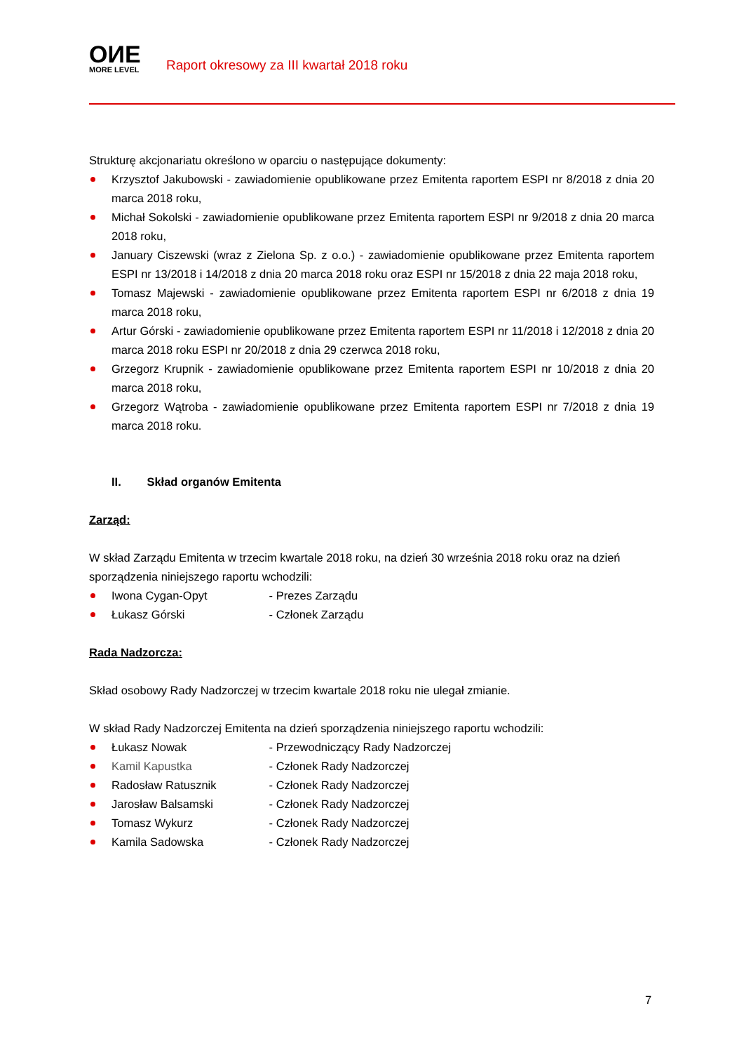OИE
MORE LEVEL
Raport okresowy za III kwartał 2018 roku
Strukturę akcjonariatu określono w oparciu o następujące dokumenty:
Krzysztof Jakubowski - zawiadomienie opublikowane przez Emitenta raportem ESPI nr 8/2018 z dnia 20 marca 2018 roku,
Michał Sokolski - zawiadomienie opublikowane przez Emitenta raportem ESPI nr 9/2018 z dnia 20 marca 2018 roku,
January Ciszewski (wraz z Zielona Sp. z o.o.) - zawiadomienie opublikowane przez Emitenta raportem ESPI nr 13/2018 i 14/2018 z dnia 20 marca 2018 roku oraz ESPI nr 15/2018 z dnia 22 maja 2018 roku,
Tomasz Majewski - zawiadomienie opublikowane przez Emitenta raportem ESPI nr 6/2018 z dnia 19 marca 2018 roku,
Artur Górski - zawiadomienie opublikowane przez Emitenta raportem ESPI nr 11/2018 i 12/2018 z dnia 20 marca 2018 roku ESPI nr 20/2018 z dnia 29 czerwca 2018 roku,
Grzegorz Krupnik - zawiadomienie opublikowane przez Emitenta raportem ESPI nr 10/2018 z dnia 20 marca 2018 roku,
Grzegorz Wątroba - zawiadomienie opublikowane przez Emitenta raportem ESPI nr 7/2018 z dnia 19 marca 2018 roku.
II. Skład organów Emitenta
Zarząd:
W skład Zarządu Emitenta w trzecim kwartale 2018 roku, na dzień 30 września 2018 roku oraz na dzień sporządzenia niniejszego raportu wchodzili:
Iwona Cygan-Opyt - Prezes Zarządu
Łukasz Górski - Członek Zarządu
Rada Nadzorcza:
Skład osobowy Rady Nadzorczej w trzecim kwartale 2018 roku nie ulegał zmianie.
W skład Rady Nadzorczej Emitenta na dzień sporządzenia niniejszego raportu wchodzili:
Łukasz Nowak - Przewodniczący Rady Nadzorczej
Kamil Kapustka - Członek Rady Nadzorczej
Radosław Ratusznik - Członek Rady Nadzorczej
Jarosław Balsamski - Członek Rady Nadzorczej
Tomasz Wykurz - Członek Rady Nadzorczej
Kamila Sadowska - Członek Rady Nadzorczej
7